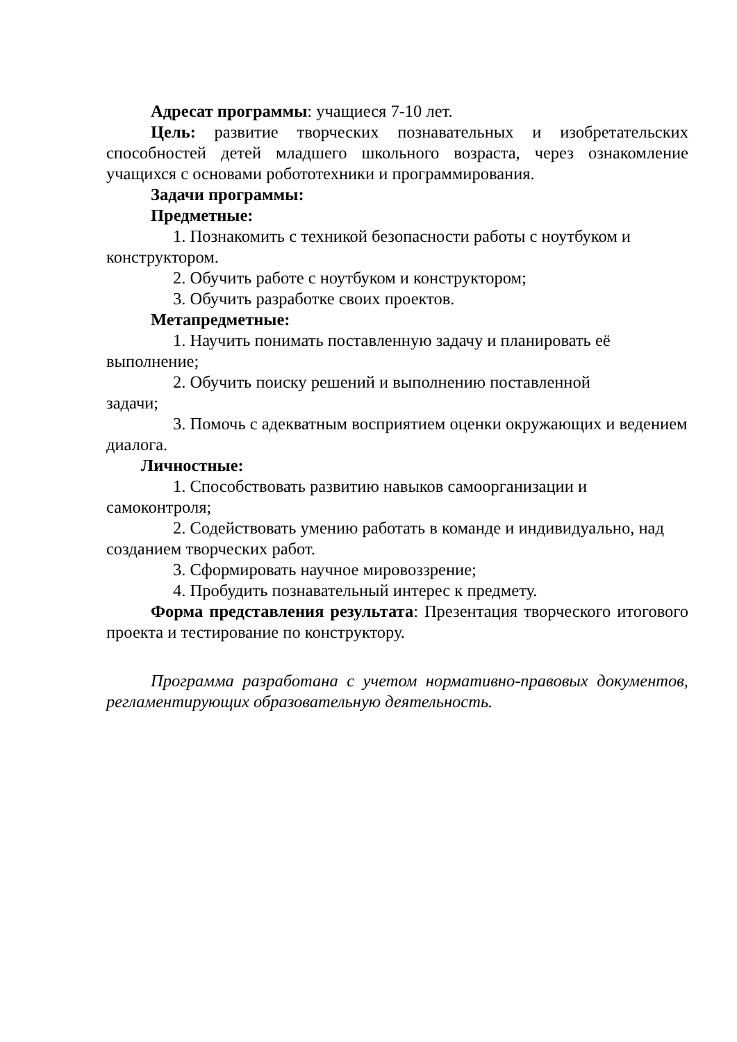Адресат программы: учащиеся 7-10 лет.
Цель: развитие творческих познавательных и изобретательских способностей детей младшего школьного возраста, через ознакомление учащихся с основами робототехники и программирования.
Задачи программы:
Предметные:
1. Познакомить с техникой безопасности работы с ноутбуком и конструктором.
2. Обучить работе с ноутбуком и конструктором;
3. Обучить разработке своих проектов.
Метапредметные:
1. Научить понимать поставленную задачу и планировать её выполнение;
2. Обучить поиску решений и выполнению поставленной
задачи;
3. Помочь с адекватным восприятием оценки окружающих и ведением диалога.
Личностные:
1. Способствовать развитию навыков самоорганизации и самоконтроля;
2. Содействовать умению работать в команде и индивидуально, над созданием творческих работ.
3. Сформировать научное мировоззрение;
4. Пробудить познавательный интерес к предмету.
Форма представления результата: Презентация творческого итогового проекта и тестирование по конструктору.
Программа разработана с учетом нормативно-правовых документов, регламентирующих образовательную деятельность.